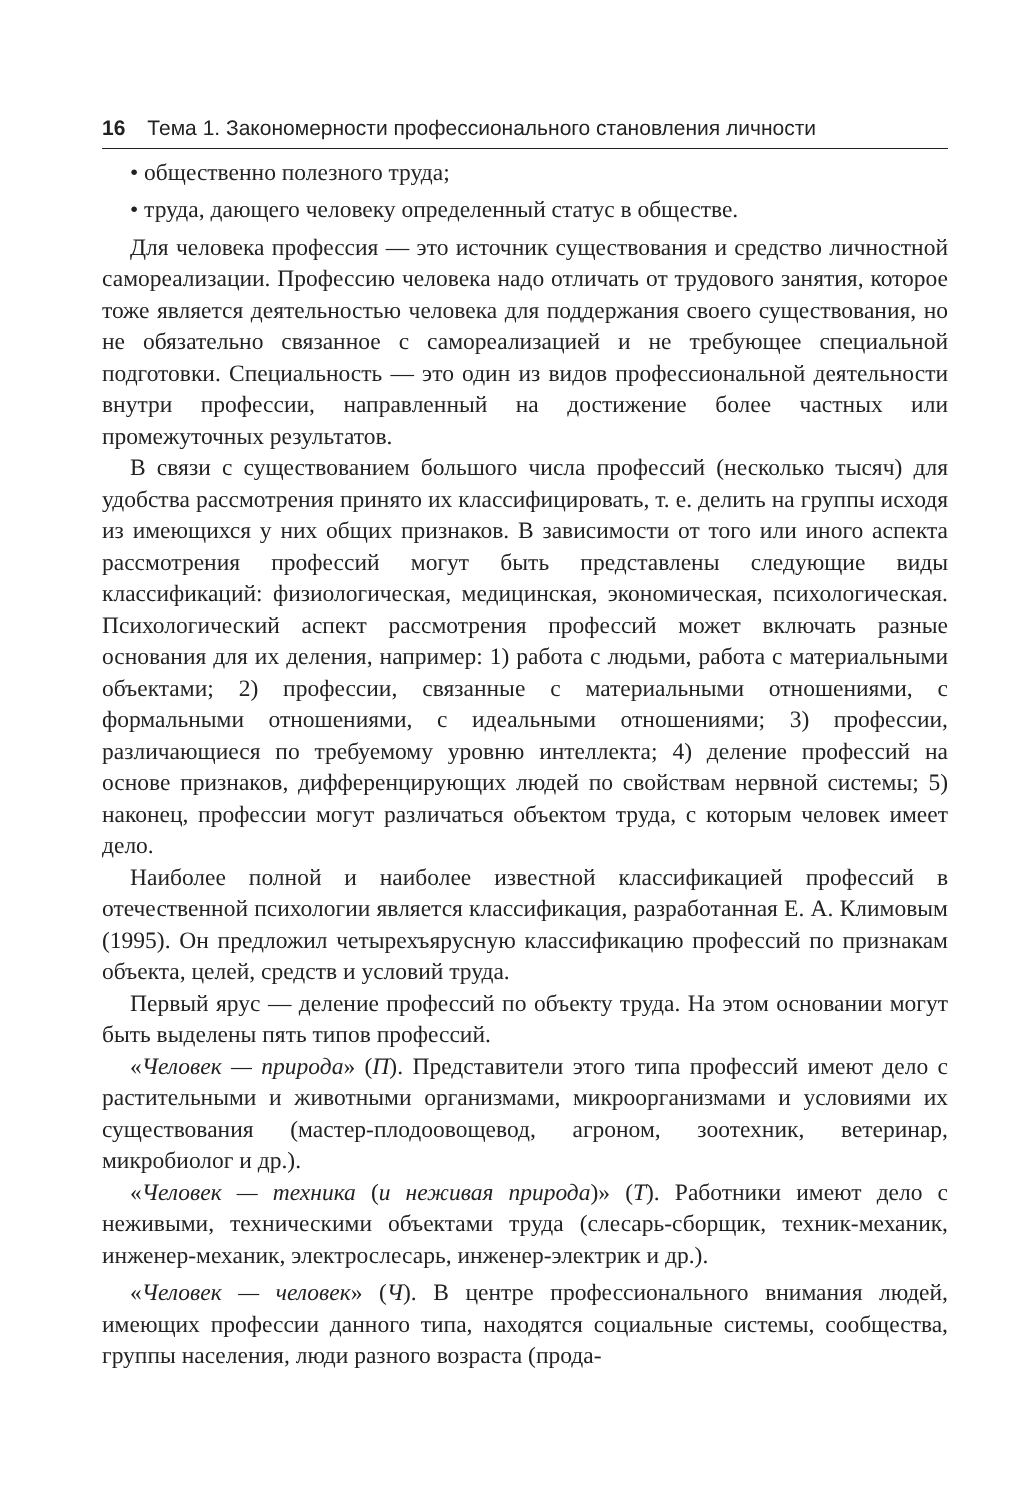16 Тема 1. Закономерности профессионального становления личности
• общественно полезного труда;
• труда, дающего человеку определенный статус в обществе.
Для человека профессия — это источник существования и средство личностной самореализации. Профессию человека надо отличать от трудового занятия, которое тоже является деятельностью человека для поддержания своего существования, но не обязательно связанное с самореализацией и не требующее специальной подготовки. Специальность — это один из видов профессиональной деятельности внутри профессии, направленный на достижение более частных или промежуточных результатов.
В связи с существованием большого числа профессий (несколько тысяч) для удобства рассмотрения принято их классифицировать, т. е. делить на группы исходя из имеющихся у них общих признаков. В зависимости от того или иного аспекта рассмотрения профессий могут быть представлены следующие виды классификаций: физиологическая, медицинская, экономическая, психологическая. Психологический аспект рассмотрения профессий может включать разные основания для их деления, например: 1) работа с людьми, работа с материальными объектами; 2) профессии, связанные с материальными отношениями, с формальными отношениями, с идеальными отношениями; 3) профессии, различающиеся по требуемому уровню интеллекта; 4) деление профессий на основе признаков, дифференцирующих людей по свойствам нервной системы; 5) наконец, профессии могут различаться объектом труда, с которым человек имеет дело.
Наиболее полной и наиболее известной классификацией профессий в отечественной психологии является классификация, разработанная Е. А. Климовым (1995). Он предложил четырехъярусную классификацию профессий по признакам объекта, целей, средств и условий труда.
Первый ярус — деление профессий по объекту труда. На этом основании могут быть выделены пять типов профессий.
«Человек — природа» (П). Представители этого типа профессий имеют дело с растительными и животными организмами, микроорганизмами и условиями их существования (мастер-плодоовощевод, агроном, зоотехник, ветеринар, микробиолог и др.).
«Человек — техника (и неживая природа)» (Т). Работники имеют дело с неживыми, техническими объектами труда (слесарь-сборщик, техник-механик, инженер-механик, электрослесарь, инженер-электрик и др.).
«Человек — человек» (Ч). В центре профессионального внимания людей, имеющих профессии данного типа, находятся социальные системы, сообщества, группы населения, люди разного возраста (прода-